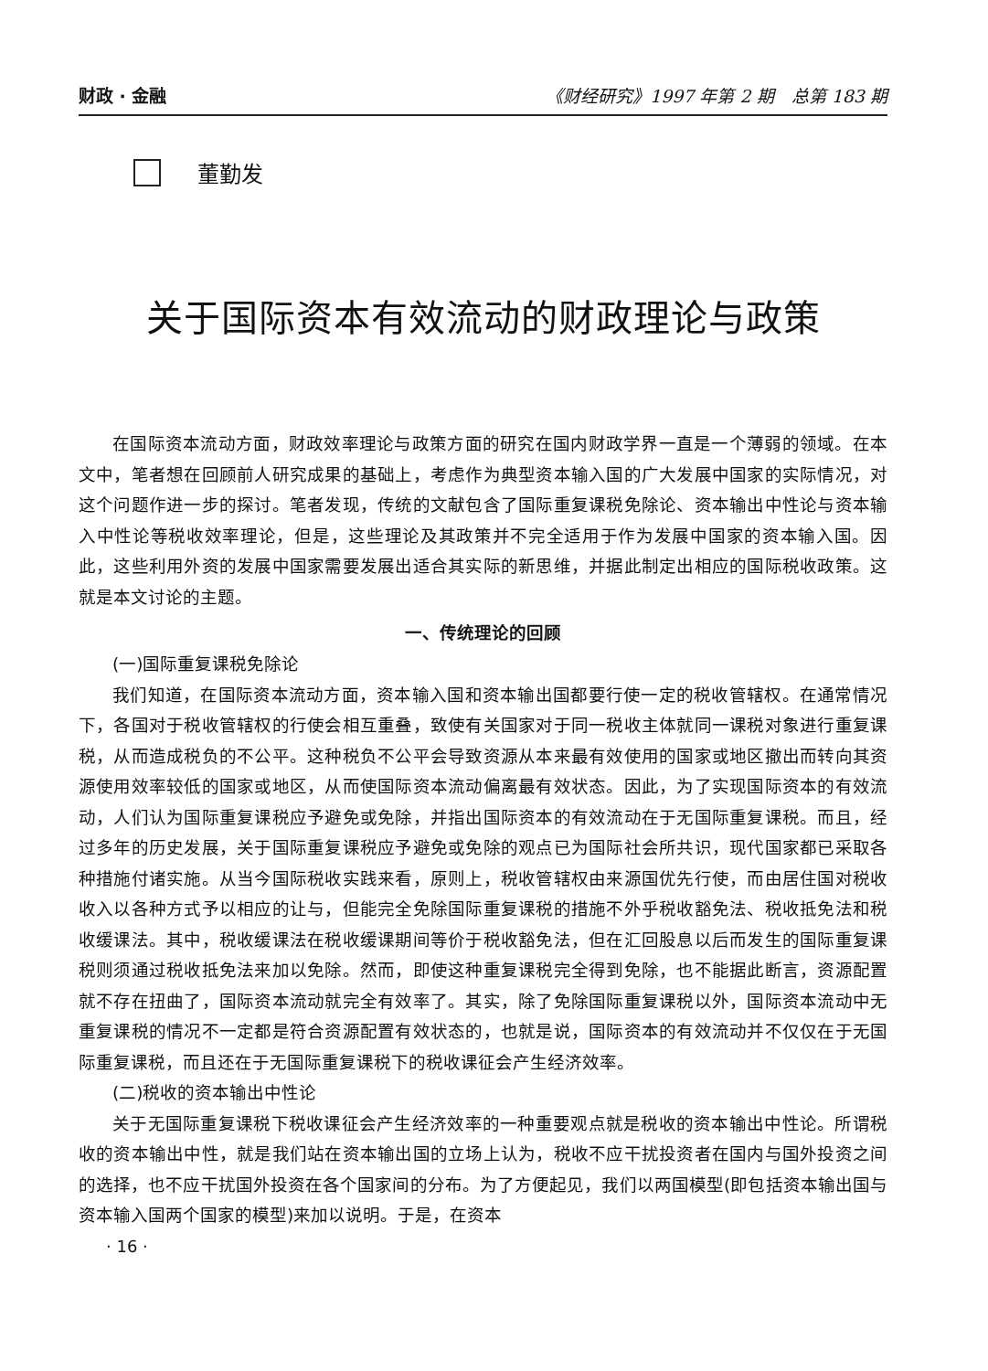财政 · 金融 《财经研究》1997 年第 2 期　总第 183 期
董勤发
关于国际资本有效流动的财政理论与政策
在国际资本流动方面，财政效率理论与政策方面的研究在国内财政学界一直是一个薄弱的领域。在本文中，笔者想在回顾前人研究成果的基础上，考虑作为典型资本输入国的广大发展中国家的实际情况，对这个问题作进一步的探讨。笔者发现，传统的文献包含了国际重复课税免除论、资本输出中性论与资本输入中性论等税收效率理论，但是，这些理论及其政策并不完全适用于作为发展中国家的资本输入国。因此，这些利用外资的发展中国家需要发展出适合其实际的新思维，并据此制定出相应的国际税收政策。这就是本文讨论的主题。
一、传统理论的回顾
(一)国际重复课税免除论
我们知道，在国际资本流动方面，资本输入国和资本输出国都要行使一定的税收管辖权。在通常情况下，各国对于税收管辖权的行使会相互重叠，致使有关国家对于同一税收主体就同一课税对象进行重复课税，从而造成税负的不公平。这种税负不公平会导致资源从本来最有效使用的国家或地区撤出而转向其资源使用效率较低的国家或地区，从而使国际资本流动偏离最有效状态。因此，为了实现国际资本的有效流动，人们认为国际重复课税应予避免或免除，并指出国际资本的有效流动在于无国际重复课税。而且，经过多年的历史发展，关于国际重复课税应予避免或免除的观点已为国际社会所共识，现代国家都已采取各种措施付诸实施。从当今国际税收实践来看，原则上，税收管辖权由来源国优先行使，而由居住国对税收收入以各种方式予以相应的让与，但能完全免除国际重复课税的措施不外乎税收豁免法、税收抵免法和税收缓课法。其中，税收缓课法在税收缓课期间等价于税收豁免法，但在汇回股息以后而发生的国际重复课税则须通过税收抵免法来加以免除。然而，即使这种重复课税完全得到免除，也不能据此断言，资源配置就不存在扭曲了，国际资本流动就完全有效率了。其实，除了免除国际重复课税以外，国际资本流动中无重复课税的情况不一定都是符合资源配置有效状态的，也就是说，国际资本的有效流动并不仅仅在于无国际重复课税，而且还在于无国际重复课税下的税收课征会产生经济效率。
(二)税收的资本输出中性论
关于无国际重复课税下税收课征会产生经济效率的一种重要观点就是税收的资本输出中性论。所谓税收的资本输出中性，就是我们站在资本输出国的立场上认为，税收不应干扰投资者在国内与国外投资之间的选择，也不应干扰国外投资在各个国家间的分布。为了方便起见，我们以两国模型(即包括资本输出国与资本输入国两个国家的模型)来加以说明。于是，在资本
· 16 ·